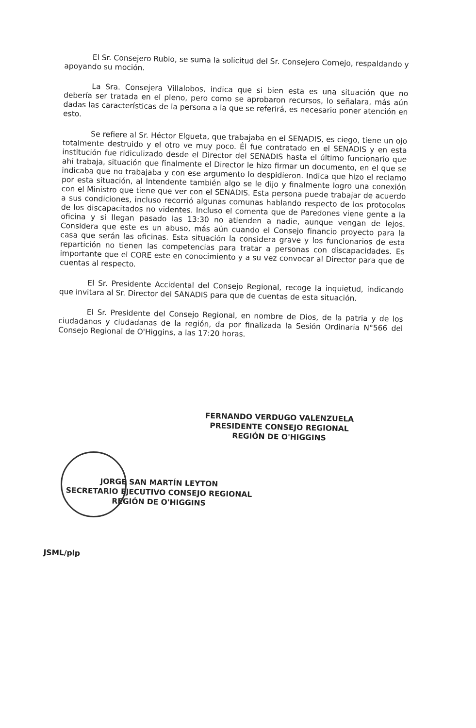El Sr. Consejero Rubio, se suma la solicitud del Sr. Consejero Cornejo, respaldando y apoyando su moción.
La Sra. Consejera Villalobos, indica que si bien esta es una situación que no debería ser tratada en el pleno, pero como se aprobaron recursos, lo señalara, más aún dadas las características de la persona a la que se referirá, es necesario poner atención en esto.
Se refiere al Sr. Héctor Elgueta, que trabajaba en el SENADIS, es ciego, tiene un ojo totalmente destruido y el otro ve muy poco. Él fue contratado en el SENADIS y en esta institución fue ridiculizado desde el Director del SENADIS hasta el último funcionario que ahí trabaja, situación que finalmente el Director le hizo firmar un documento, en el que se indicaba que no trabajaba y con ese argumento lo despidieron. Indica que hizo el reclamo por esta situación, al Intendente también algo se le dijo y finalmente logro una conexión con el Ministro que tiene que ver con el SENADIS. Esta persona puede trabajar de acuerdo a sus condiciones, incluso recorrió algunas comunas hablando respecto de los protocolos de los discapacitados no videntes. Incluso el comenta que de Paredones viene gente a la oficina y si llegan pasado las 13:30 no atienden a nadie, aunque vengan de lejos. Considera que este es un abuso, más aún cuando el Consejo financio proyecto para la casa que serán las oficinas. Esta situación la considera grave y los funcionarios de esta repartición no tienen las competencias para tratar a personas con discapacidades. Es importante que el CORE este en conocimiento y a su vez convocar al Director para que de cuentas al respecto.
El Sr. Presidente Accidental del Consejo Regional, recoge la inquietud, indicando que invitara al Sr. Director del SANADIS para que de cuentas de esta situación.
El Sr. Presidente del Consejo Regional, en nombre de Dios, de la patria y de los ciudadanos y ciudadanas de la región, da por finalizada la Sesión Ordinaria N°566 del Consejo Regional de O'Higgins, a las 17:20 horas.
FERNANDO VERDUGO VALENZUELA
PRESIDENTE CONSEJO REGIONAL
REGIÓN DE O'HIGGINS
JORGE SAN MARTÍN LEYTON
SECRETARIO EJECUTIVO CONSEJO REGIONAL
REGIÓN DE O'HIGGINS
JSML/plp